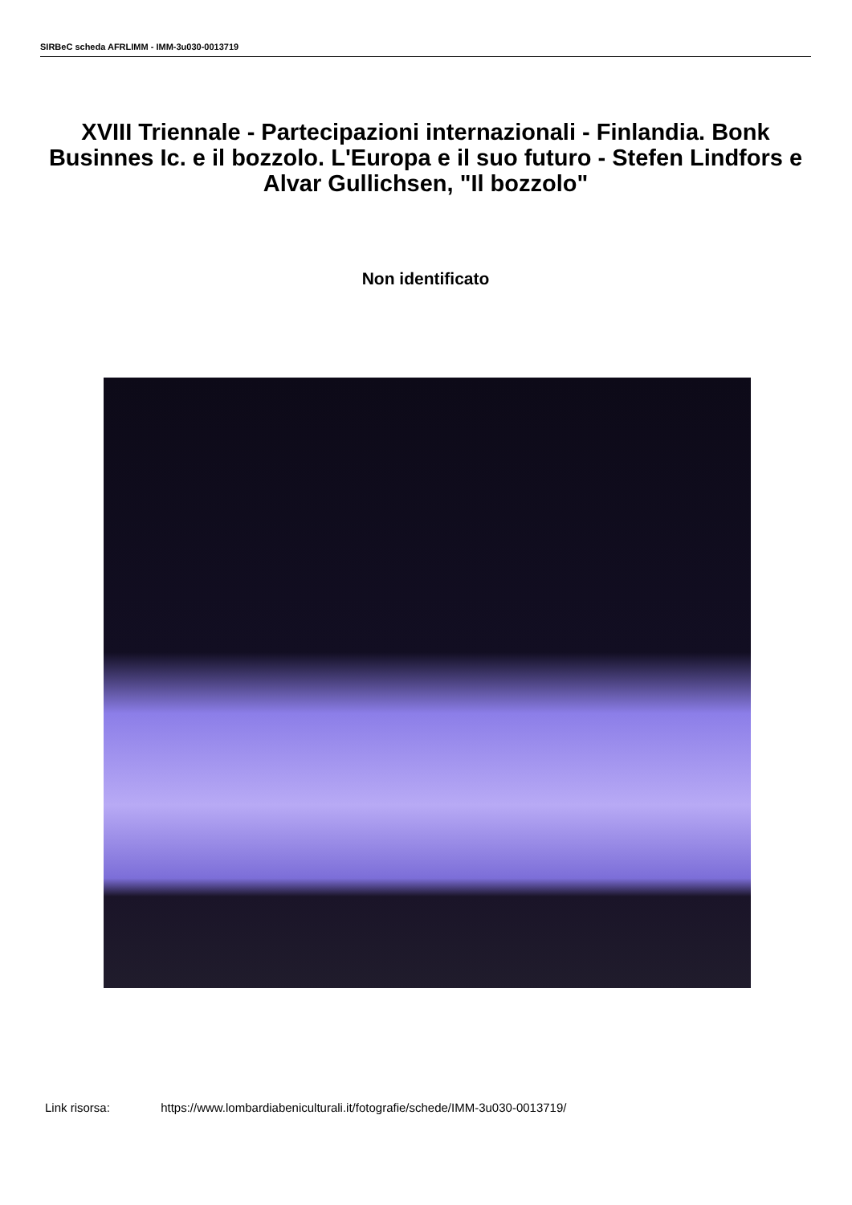SIRBeC scheda AFRLIMM - IMM-3u030-0013719
XVIII Triennale - Partecipazioni internazionali - Finlandia. Bonk Businnes Ic. e il bozzolo. L'Europa e il suo futuro - Stefen Lindfors e Alvar Gullichsen, "Il bozzolo"
Non identificato
Link risorsa: https://www.lombardiabeniculturali.it/fotografie/schede/IMM-3u030-0013719/